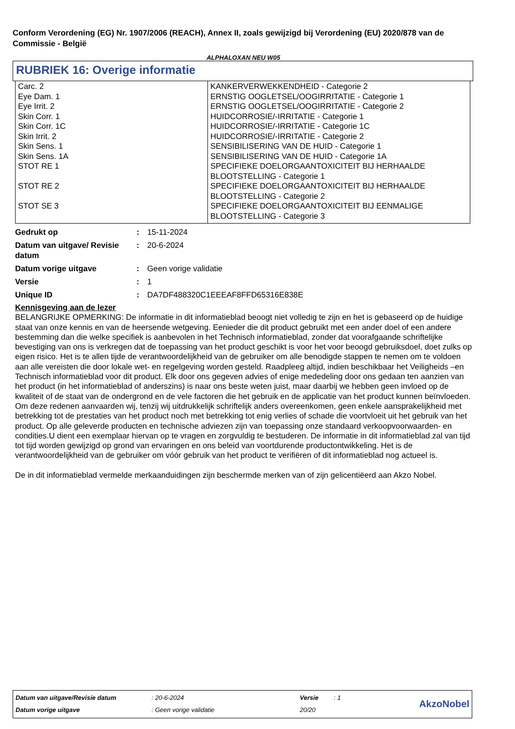Conform Verordening (EG) Nr. 1907/2006 (REACH), Annex II, zoals gewijzigd bij Verordening (EU) 2020/878 van de Commissie - België
ALPHALOXAN NEU W05
RUBRIEK 16: Overige informatie
| Carc. 2 Eye Dam. 1 Eye Irrit. 2 Skin Corr. 1 Skin Corr. 1C Skin Irrit. 2 Skin Sens. 1 Skin Sens. 1A STOT RE 1 STOT RE 2 STOT SE 3 | KANKERVERWEKKENDHEID - Categorie 2 ERNSTIG OOGLETSEL/OOGIRRITATIE - Categorie 1 ERNSTIG OOGLETSEL/OOGIRRITATIE - Categorie 2 HUIDCORROSIE/-IRRITATIE - Categorie 1 HUIDCORROSIE/-IRRITATIE - Categorie 1C HUIDCORROSIE/-IRRITATIE - Categorie 2 SENSIBILISERING VAN DE HUID - Categorie 1 SENSIBILISERING VAN DE HUID - Categorie 1A SPECIFIEKE DOELORGAANTOXICITEIT BIJ HERHAALDE BLOOTSTELLING - Categorie 1 SPECIFIEKE DOELORGAANTOXICITEIT BIJ HERHAALDE BLOOTSTELLING - Categorie 2 SPECIFIEKE DOELORGAANTOXICITEIT BIJ EENMALIGE BLOOTSTELLING - Categorie 3 |
| Gedrukt op | : | 15-11-2024 |
| Datum van uitgave/ Revisie datum | : | 20-6-2024 |
| Datum vorige uitgave | : | Geen vorige validatie |
| Versie | : | 1 |
| Unique ID | : | DA7DF488320C1EEEAF8FFD65316E838E |
Kennisgeving aan de lezer
BELANGRIJKE OPMERKING: De informatie in dit informatieblad beoogt niet volledig te zijn en het is gebaseerd op de huidige staat van onze kennis en van de heersende wetgeving. Eenieder die dit product gebruikt met een ander doel of een andere bestemming dan die welke specifiek is aanbevolen in het Technisch informatieblad, zonder dat voorafgaande schriftelijke bevestiging van ons is verkregen dat de toepassing van het product geschikt is voor het voor beoogd gebruiksdoel, doet zulks op eigen risico. Het is te allen tijde de verantwoordelijkheid van de gebruiker om alle benodigde stappen te nemen om te voldoen aan alle vereisten die door lokale wet- en regelgeving worden gesteld. Raadpleeg altijd, indien beschikbaar het Veiligheids –en Technisch informatieblad voor dit product. Elk door ons gegeven advies of enige mededeling door ons gedaan ten aanzien van het product (in het informatieblad of anderszins) is naar ons beste weten juist, maar daarbij we hebben geen invloed op de kwaliteit of de staat van de ondergrond en de vele factoren die het gebruik en de applicatie van het product kunnen beïnvloeden. Om deze redenen aanvaarden wij, tenzij wij uitdrukkelijk schriftelijk anders overeenkomen, geen enkele aansprakelijkheid met betrekking tot de prestaties van het product noch met betrekking tot enig verlies of schade die voortvloeit uit het gebruik van het product. Op alle geleverde producten en technische adviezen zijn van toepassing onze standaard verkoopvoorwaarden- en condities.U dient een exemplaar hiervan op te vragen en zorgvuldig te bestuderen. De informatie in dit informatieblad zal van tijd tot tijd worden gewijzigd op grond van ervaringen en ons beleid van voortdurende productontwikkeling. Het is de verantwoordelijkheid van de gebruiker om vóór gebruik van het product te verifiëren of dit informatieblad nog actueel is.
De in dit informatieblad vermelde merkaanduidingen zijn beschermde merken van of zijn gelicentiëerd aan Akzo Nobel.
Datum van uitgave/Revisie datum
Datum vorige uitgave
: 20-6-2024
: Geen vorige validatie
Versie
20/20
: 1
AkzoNobel